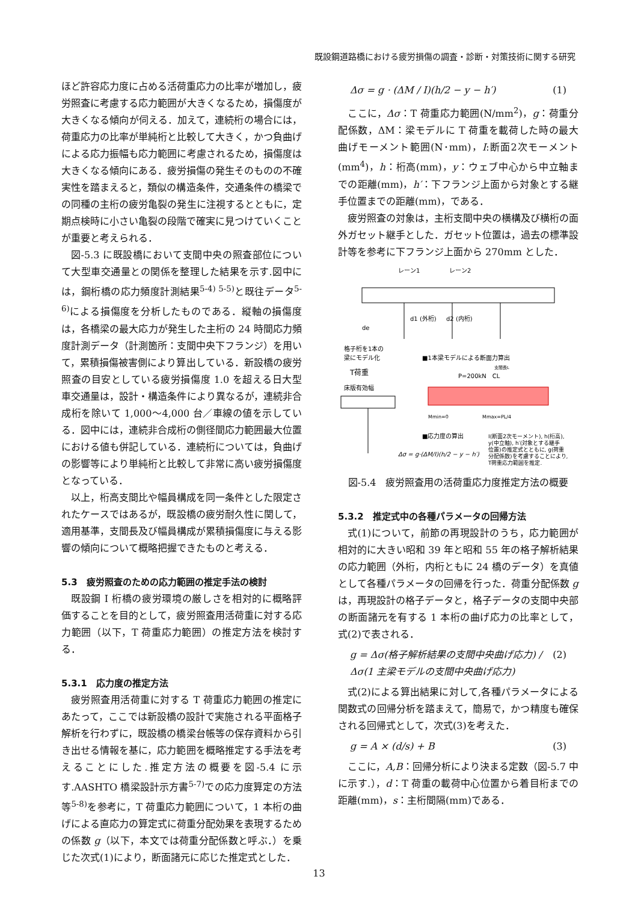既設鋼道路橋における疲労損傷の調査・診断・対策技術に関する研究
ほど許容応力度に占める活荷重応力の比率が増加し，疲労照査に考慮する応力範囲が大きくなるため，損傷度が大きくなる傾向が伺える．加えて，連続桁の場合には，荷重応力の比率が単純桁と比較して大きく，かつ負曲げによる応力振幅も応力範囲に考慮されるため，損傷度は大きくなる傾向にある．疲労損傷の発生そのものの不確実性を踏まえると，類似の構造条件，交通条件の橋梁での同種の主桁の疲労亀裂の発生に注視するとともに，定期点検時に小さい亀裂の段階で確実に見つけていくことが重要と考えられる．
図-5.3 に既設橋において支間中央の照査部位について大型車交通量との関係を整理した結果を示す.図中には，鋼桁橋の応力頻度計測結果<sup>5-4) 5-5)</sup>と既往データ<sup>5-6)</sup>による損傷度を分析したものである．縦軸の損傷度は，各橋梁の最大応力が発生した主桁の 24 時間応力頻度計測データ（計測箇所：支間中央下フランジ）を用いて，累積損傷被害側により算出している．新設橋の疲労照査の目安としている疲労損傷度 1.0 を超える日大型車交通量は，設計・構造条件により異なるが，連続非合成桁を除いて 1,000～4,000 台／車線の値を示している．図中には，連続非合成桁の側径間応力範囲最大位置における値も併記している．連続桁については，負曲げの影響等により単純桁と比較して非常に高い疲労損傷度となっている．
以上，桁高支間比や幅員構成を同一条件とした限定されたケースではあるが，既設橋の疲労耐久性に関して，適用基準，支間長及び幅員構成が累積損傷度に与える影響の傾向について概略把握できたものと考える．
5.3　疲労照査のための応力範囲の推定手法の検討
既設鋼 I 桁橋の疲労環境の厳しさを相対的に概略評価することを目的として，疲労照査用活荷重に対する応力範囲（以下，T 荷重応力範囲）の推定方法を検討する．
5.3.1　応力度の推定方法
疲労照査用活荷重に対する T 荷重応力範囲の推定にあたって，ここでは新設橋の設計で実施される平面格子解析を行わずに，既設橋の橋梁台帳等の保存資料から引き出せる情報を基に，応力範囲を概略推定する手法を考えることにした.推定方法の概要を図-5.4 に示す.AASHTO 橋梁設計示方書<sup>5-7)</sup>での応力度算定の方法等<sup>5-8)</sup>を参考に，T 荷重応力範囲について，1 本桁の曲げによる直応力の算定式に荷重分配効果を表現するための係数 g（以下，本文では荷重分配係数と呼ぶ．）を乗じた次式(1)により，断面諸元に応じた推定式とした．
Δσ = g · (ΔM / I)(h/2 − y − h′) (1)
ここに，Δσ：T 荷重応力範囲(N/mm<sup>2</sup>)，g：荷重分配係数，ΔM：梁モデルに T 荷重を載荷した時の最大曲げモーメント範囲(N･mm)，I:断面2次モーメント(mm<sup>4</sup>)，h：桁高(mm)，y：ウェブ中心から中立軸までの距離(mm)，h′：下フランジ上面から対象とする継手位置までの距離(mm)，である．
疲労照査の対象は，主桁支間中央の横構及び横桁の面外ガセット継手とした．ガセット位置は，過去の標準設計等を参考に下フランジ上面から 270mm とした．
レーン1
レーン2
de
d1 (外桁)
d2 (内桁)
格子桁を1本の
梁にモデル化
■1本梁モデルによる断面力算出
T荷重
床版有効幅
P=200kN　CL
支間長L
Mmin=0
Mmax=PL/4
■応力度の算出
Δσ = g·(ΔM/I)(h/2 − y − h′)
I(断面2次モーメント), h(桁高),
y(中立軸), h′(対象とする継手
位置)の推定式とともに, g(荷重
分配係数)を考慮することにより,
T荷重応力範囲を推定.
図-5.4　疲労照査用の活荷重応力度推定方法の概要
5.3.2　推定式中の各種パラメータの回帰方法
式(1)について，前節の再現設計のうち，応力範囲が相対的に大きい昭和 39 年と昭和 55 年の格子解析結果の応力範囲（外桁，内桁ともに 24 橋のデータ）を真値として各種パラメータの回帰を行った．荷重分配係数 g は，再現設計の格子データと，格子データの支間中央部の断面諸元を有する 1 本桁の曲げ応力の比率として，式(2)で表される．
g = Δσ(格子解析結果の支間中央曲げ応力) / Δσ(1 主梁モデルの支間中央曲げ応力) (2)
式(2)による算出結果に対して,各種パラメータによる関数式の回帰分析を踏まえて，簡易で，かつ精度も確保される回帰式として，次式(3)を考えた．
g = A × (d/s) + B (3)
ここに，A,B：回帰分析により決まる定数（図-5.7 中に示す.），d：T 荷重の載荷中心位置から着目桁までの距離(mm)，s：主桁間隔(mm)である．
13